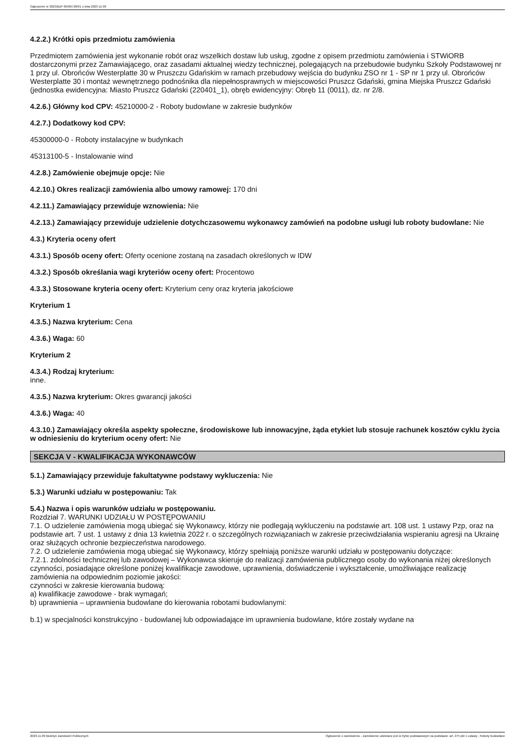Ogłoszenie nr 2023/BZP 00485726/01 z dnia 2023-11-09
4.2.2.) Krótki opis przedmiotu zamówienia
Przedmiotem zamówienia jest wykonanie robót oraz wszelkich dostaw lub usług, zgodne z opisem przedmiotu zamówienia i STWiORB dostarczonymi przez Zamawiającego, oraz zasadami aktualnej wiedzy technicznej, polegających na przebudowie budynku Szkoły Podstawowej nr 1 przy ul. Obrońców Westerplatte 30 w Pruszczu Gdańskim w ramach przebudowy wejścia do budynku ZSO nr 1 - SP nr 1 przy ul. Obrońców Westerplatte 30 i montaż wewnętrznego podnośnika dla niepełnosprawnych w miejscowości Pruszcz Gdański, gmina Miejska Pruszcz Gdański (jednostka ewidencyjna: Miasto Pruszcz Gdański (220401_1), obręb ewidencyjny: Obręb 11 (0011), dz. nr 2/8.
4.2.6.) Główny kod CPV: 45210000-2 - Roboty budowlane w zakresie budynków
4.2.7.) Dodatkowy kod CPV:
45300000-0 - Roboty instalacyjne w budynkach
45313100-5 - Instalowanie wind
4.2.8.) Zamówienie obejmuje opcje: Nie
4.2.10.) Okres realizacji zamówienia albo umowy ramowej: 170 dni
4.2.11.) Zamawiający przewiduje wznowienia: Nie
4.2.13.) Zamawiający przewiduje udzielenie dotychczasowemu wykonawcy zamówień na podobne usługi lub roboty budowlane: Nie
4.3.) Kryteria oceny ofert
4.3.1.) Sposób oceny ofert: Oferty ocenione zostaną na zasadach określonych w IDW
4.3.2.) Sposób określania wagi kryteriów oceny ofert: Procentowo
4.3.3.) Stosowane kryteria oceny ofert: Kryterium ceny oraz kryteria jakościowe
Kryterium 1
4.3.5.) Nazwa kryterium: Cena
4.3.6.) Waga: 60
Kryterium 2
4.3.4.) Rodzaj kryterium:
inne.
4.3.5.) Nazwa kryterium: Okres gwarancji jakości
4.3.6.) Waga: 40
4.3.10.) Zamawiający określa aspekty społeczne, środowiskowe lub innowacyjne, żąda etykiet lub stosuje rachunek kosztów cyklu życia w odniesieniu do kryterium oceny ofert: Nie
SEKCJA V - KWALIFIKACJA WYKONAWCÓW
5.1.) Zamawiający przewiduje fakultatywne podstawy wykluczenia: Nie
5.3.) Warunki udziału w postępowaniu: Tak
5.4.) Nazwa i opis warunków udziału w postępowaniu.
Rozdział 7. WARUNKI UDZIAŁU W POSTĘPOWANIU
7.1. O udzielenie zamówienia mogą ubiegać się Wykonawcy, którzy nie podlegają wykluczeniu na podstawie art. 108 ust. 1 ustawy Pzp, oraz na podstawie art. 7 ust. 1 ustawy z dnia 13 kwietnia 2022 r. o szczególnych rozwiązaniach w zakresie przeciwdziałania wspieraniu agresji na Ukrainę oraz służących ochronie bezpieczeństwa narodowego.
7.2. O udzielenie zamówienia mogą ubiegać się Wykonawcy, którzy spełniają poniższe warunki udziału w postępowaniu dotyczące:
7.2.1. zdolności technicznej lub zawodowej – Wykonawca skieruje do realizacji zamówienia publicznego osoby do wykonania niżej określonych czynności, posiadające określone poniżej kwalifikacje zawodowe, uprawnienia, doświadczenie i wykształcenie, umożliwiające realizację zamówienia na odpowiednim poziomie jakości:
czynności w zakresie kierowania budową:
a) kwalifikacje zawodowe - brak wymagań;
b) uprawnienia – uprawnienia budowlane do kierowania robotami budowlanymi:
b.1) w specjalności konstrukcyjno - budowlanej lub odpowiadające im uprawnienia budowlane, które zostały wydane na
2023-11-09 Biuletyn Zamówień Publicznych Ogłoszenie o zamówieniu - Zamówienie udzielane jest w trybie podstawowym na podstawie: art. 275 pkt 1 ustawy - Roboty budowlane